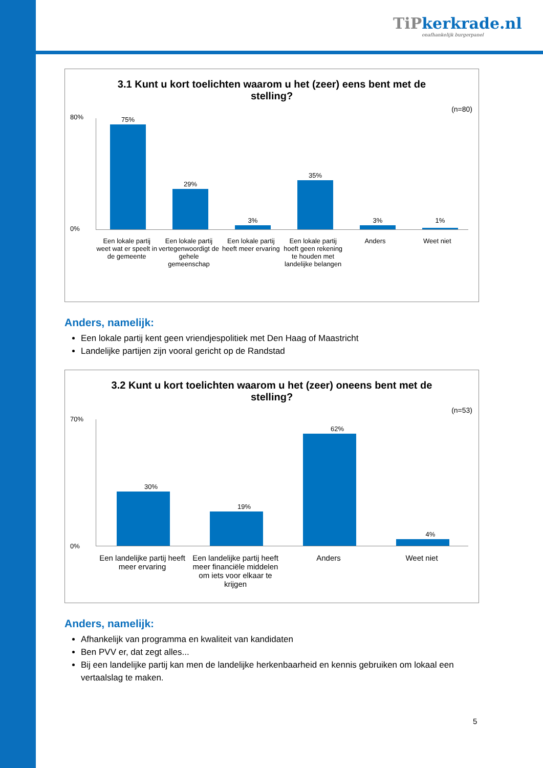TiPkerkrade.nl
onafhankelijk burgerpanel
3.1 Kunt u kort toelichten waarom u het (zeer) eens bent met de stelling?
(n=80)
75%
29%
3%
35%
3% 1%
80%
0%
Een lokale partij weet wat er speelt in de gemeente
Een lokale partij vertegenwoordigt de gehele gemeenschap
Een lokale partij heeft meer ervaring
Een lokale partij hoeft geen rekening te houden met landelijke belangen
Anders Weet niet
Anders, namelijk:
Een lokale partij kent geen vriendjespolitiek met Den Haag of Maastricht
Landelijke partijen zijn vooral gericht op de Randstad
3.2 Kunt u kort toelichten waarom u het (zeer) oneens bent met de stelling?
(n=53)
30%
19%
62%
4%
70%
0%
Een landelijke partij heeft meer ervaring
Een landelijke partij heeft meer financiële middelen om iets voor elkaar te krijgen
Anders Weet niet
Anders, namelijk:
Afhankelijk van programma en kwaliteit van kandidaten
Ben PVV er, dat zegt alles...
Bij een landelijke partij kan men de landelijke herkenbaarheid en kennis gebruiken om lokaal een vertaalslag te maken.
5